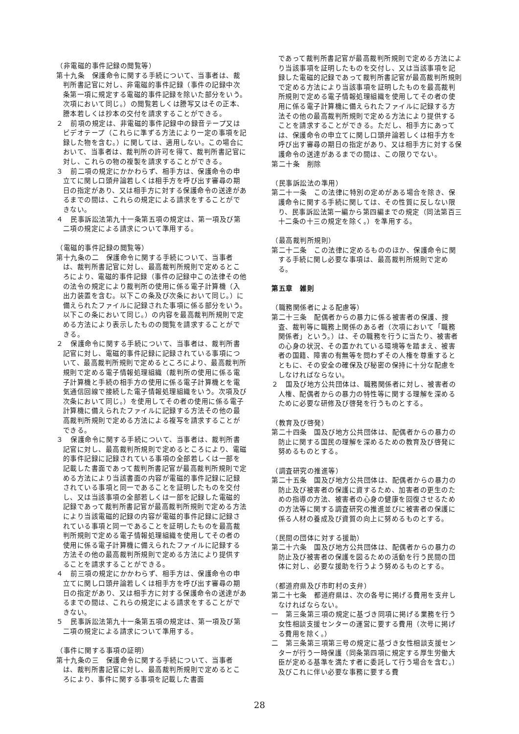（非電磁的事件記録の閲覧等）
第十九条　保護命令に関する手続について、当事者は、裁判所書記官に対し、非電磁的事件記録（事件の記録中次条第一項に規定する電磁的事件記録を除いた部分をいう。次項において同じ。）の閲覧若しくは謄写又はその正本、謄本若しくは抄本の交付を請求することができる。
２　前項の規定は、非電磁的事件記録中の録音テープ又はビデオテープ（これらに準ずる方法により一定の事項を記録した物を含む。）に関しては、適用しない。この場合において、当事者は、裁判所の許可を得て、裁判所書記官に対し、これらの物の複製を請求することができる。
３　前二項の規定にかかわらず、相手方は、保護命令の申立てに関し口頭弁論若しくは相手方を呼び出す審尋の期日の指定があり、又は相手方に対する保護命令の送達があるまでの間は、これらの規定による請求をすることができない。
４　民事訴訟法第九十一条第五項の規定は、第一項及び第二項の規定による請求について準用する。
（電磁的事件記録の閲覧等）
第十九条の二　保護命令に関する手続について、当事者は、裁判所書記官に対し、最高裁判所規則で定めるところにより、電磁的事件記録（事件の記録中この法律その他の法令の規定により裁判所の使用に係る電子計算機（入出力装置を含む。以下この条及び次条において同じ。）に備えられたファイルに記録された事項に係る部分をいう。以下この条において同じ。）の内容を最高裁判所規則で定める方法により表示したものの閲覧を請求することができる。
２　保護命令に関する手続について、当事者は、裁判所書記官に対し、電磁的事件記録に記録されている事項について、最高裁判所規則で定めるところにより、最高裁判所規則で定める電子情報処理組織（裁判所の使用に係る電子計算機と手続の相手方の使用に係る電子計算機とを電気通信回線で接続した電子情報処理組織をいう。次項及び次条において同じ。）を使用してその者の使用に係る電子計算機に備えられたファイルに記録する方法その他の最高裁判所規則で定める方法による複写を請求することができる。
３　保護命令に関する手続について、当事者は、裁判所書記官に対し、最高裁判所規則で定めるところにより、電磁的事件記録に記録されている事項の全部若しくは一部を記載した書面であって裁判所書記官が最高裁判所規則で定める方法により当該書面の内容が電磁的事件記録に記録されている事項と同一であることを証明したものを交付し、又は当該事項の全部若しくは一部を記録した電磁的記録であって裁判所書記官が最高裁判所規則で定める方法により当該電磁的記録の内容が電磁的事件記録に記録されている事項と同一であることを証明したものを最高裁判所規則で定める電子情報処理組織を使用してその者の使用に係る電子計算機に備えられたファイルに記録する方法その他の最高裁判所規則で定める方法により提供することを請求することができる。
４　前三項の規定にかかわらず、相手方は、保護命令の申立てに関し口頭弁論若しくは相手方を呼び出す審尋の期日の指定があり、又は相手方に対する保護命令の送達があるまでの間は、これらの規定による請求をすることができない。
５　民事訴訟法第九十一条第五項の規定は、第一項及び第二項の規定による請求について準用する。
（事件に関する事項の証明）
第十九条の三　保護命令に関する手続について、当事者は、裁判所書記官に対し、最高裁判所規則で定めるところにより、事件に関する事項を記載した書面
であって裁判所書記官が最高裁判所規則で定める方法により当該事項を証明したものを交付し、又は当該事項を記録した電磁的記録であって裁判所書記官が最高裁判所規則で定める方法により当該事項を証明したものを最高裁判所規則で定める電子情報処理組織を使用してその者の使用に係る電子計算機に備えられたファイルに記録する方法その他の最高裁判所規則で定める方法により提供することを請求することができる。ただし、相手方にあっては、保護命令の申立てに関し口頭弁論若しくは相手方を呼び出す審尋の期日の指定があり、又は相手方に対する保護命令の送達があるまでの間は、この限りでない。
第二十条　削除
（民事訴訟法の準用）
第二十一条　この法律に特別の定めがある場合を除き、保護命令に関する手続に関しては、その性質に反しない限り、民事訴訟法第一編から第四編までの規定（同法第百三十二条の十三の規定を除く。）を準用する。
（最高裁判所規則）
第二十二条　この法律に定めるもののほか、保護命令に関する手続に関し必要な事項は、最高裁判所規則で定める。
第五章　雑則
（職務関係者による配慮等）
第二十三条　配偶者からの暴力に係る被害者の保護、捜査、裁判等に職務上関係のある者（次項において「職務関係者」という。）は、その職務を行うに当たり、被害者の心身の状況、その置かれている環境等を踏まえ、被害者の国籍、障害の有無等を問わずその人権を尊重するとともに、その安全の確保及び秘密の保持に十分な配慮をしなければならない。
２　国及び地方公共団体は、職務関係者に対し、被害者の人権、配偶者からの暴力の特性等に関する理解を深めるために必要な研修及び啓発を行うものとする。
（教育及び啓発）
第二十四条　国及び地方公共団体は、配偶者からの暴力の防止に関する国民の理解を深めるための教育及び啓発に努めるものとする。
（調査研究の推進等）
第二十五条　国及び地方公共団体は、配偶者からの暴力の防止及び被害者の保護に資するため、加害者の更生のための指導の方法、被害者の心身の健康を回復させるための方法等に関する調査研究の推進並びに被害者の保護に係る人材の養成及び資質の向上に努めるものとする。
（民間の団体に対する援助）
第二十六条　国及び地方公共団体は、配偶者からの暴力の防止及び被害者の保護を図るための活動を行う民間の団体に対し、必要な援助を行うよう努めるものとする。
（都道府県及び市町村の支弁）
第二十七条　都道府県は、次の各号に掲げる費用を支弁しなければならない。
一　第三条第三項の規定に基づき同項に掲げる業務を行う女性相談支援センターの運営に要する費用（次号に掲げる費用を除く。）
二　第三条第三項第三号の規定に基づき女性相談支援センターが行う一時保護（同条第四項に規定する厚生労働大臣が定める基準を満たす者に委託して行う場合を含む。）及びこれに伴い必要な事務に要する費
28